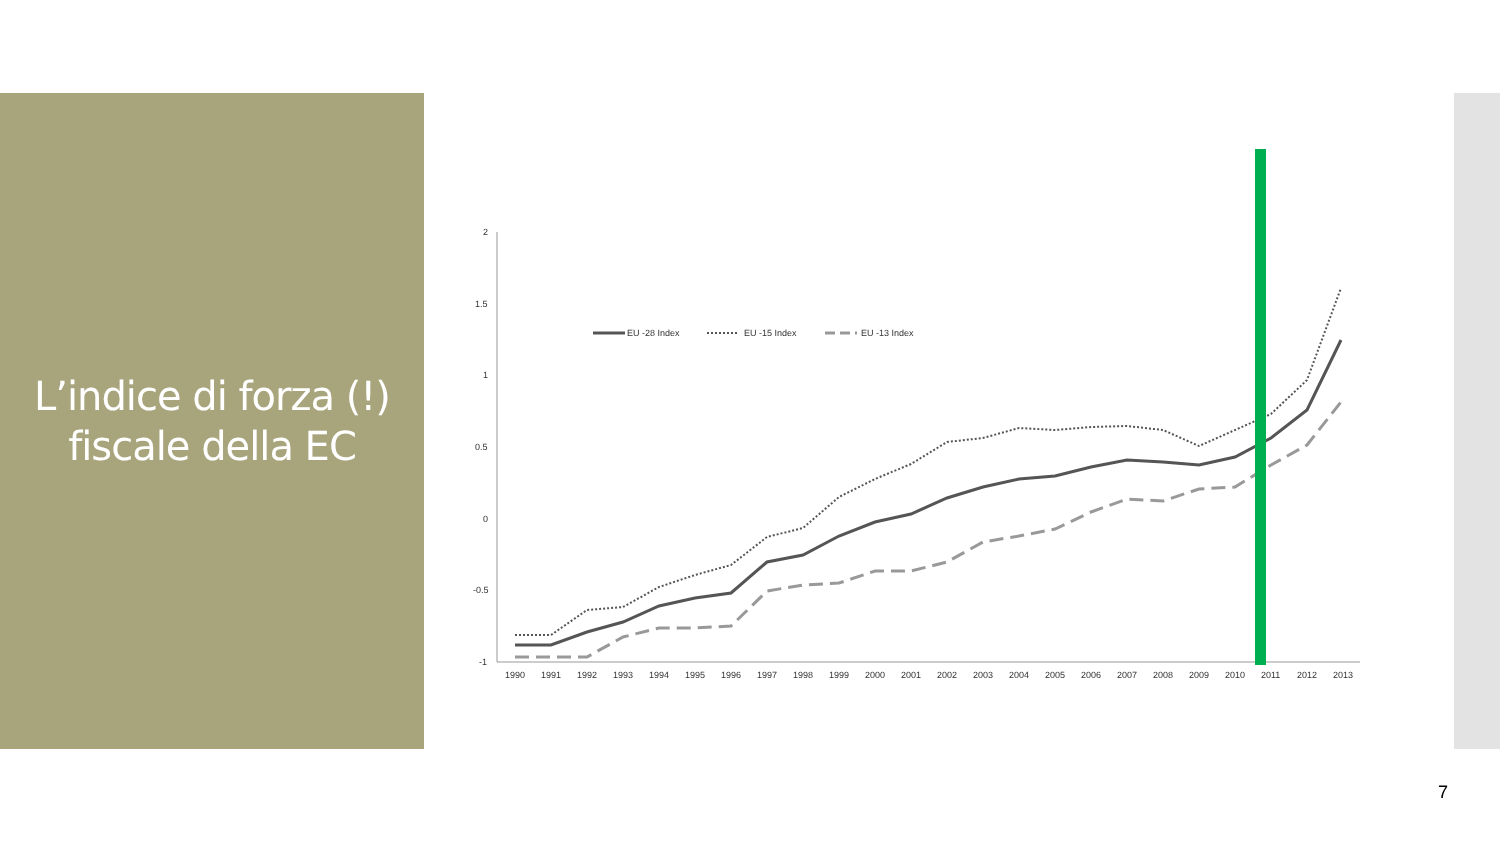L’indice di forza (!)
fiscale della EC
2
1.5
1
0.5
0
-0.5
-1
1990
1991
1992
1993
1994
1995
1996
1997
1998
1999
2000
2001
2002
2003
2004
2005
2006
2007
2008
2009
2010
2011
2012
2013
EU -28 Index
EU -15 Index
EU -13 Index
7